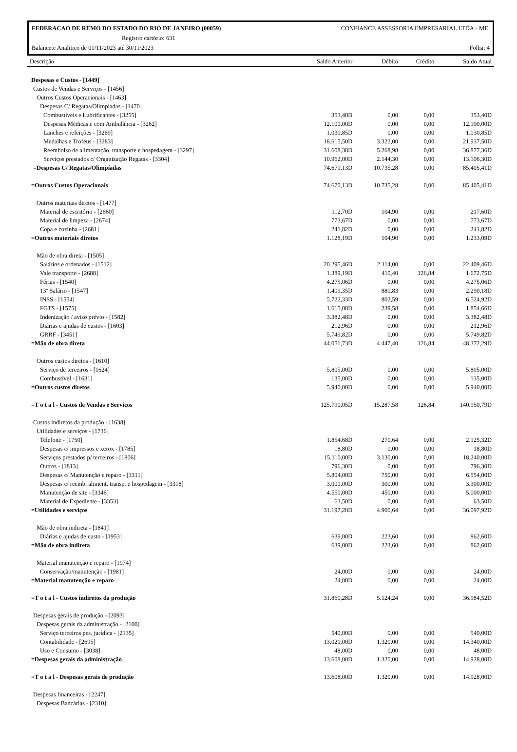FEDERACAO DE REMO DO ESTADO DO RIO DE JANEIRO (00059) CONFIANCE ASSESSORIA EMPRESARIAL LTDA.- ME.
Registro cartório: 631
Balancete Analítico de 01/11/2023 até 30/11/2023 Folha: 4
| Descrição | Saldo Anterior | Débito | Crédito | Saldo Atual |
| --- | --- | --- | --- | --- |
| Despesas e Custos - [1449] | | | | |
| Custos de Vendas e Serviços - [1456] | | | | |
| Outros Custos Operacionais - [1463] | | | | |
| Despesas C/ Regatas/Olimpíadas - [1470] | | | | |
| Combustíveis e Lubrificantes - [3255] | 353,40D | 0,00 | 0,00 | 353,40D |
| Despesas Médicas e com Ambulância - [3262] | 12.100,00D | 0,00 | 0,00 | 12.100,00D |
| Lanches e refeições - [3269] | 1.030,85D | 0,00 | 0,00 | 1.030,85D |
| Medalhas e Troféus - [3283] | 18.615,50D | 3.322,00 | 0,00 | 21.937,50D |
| Reembolso de alimentação, transporte e hospedagem - [3297] | 31.608,38D | 5.268,98 | 0,00 | 36.877,36D |
| Serviços prestados c/ Organização Regatas - [3304] | 10.962,00D | 2.144,30 | 0,00 | 13.106,30D |
| =Despesas C/ Regatas/Olimpíadas | 74.670,13D | 10.735,28 | 0,00 | 85.405,41D |
| =Outros Custos Operacionais | 74.670,13D | 10.735,28 | 0,00 | 85.405,41D |
| Outros materiais diretos - [1477] | | | | |
| Material de escritório - [2660] | 112,70D | 104,90 | 0,00 | 217,60D |
| Material de limpeza - [2674] | 773,67D | 0,00 | 0,00 | 773,67D |
| Copa e cozinha - [2681] | 241,82D | 0,00 | 0,00 | 241,82D |
| =Outros materiais diretos | 1.128,19D | 104,90 | 0,00 | 1.233,09D |
| Mão de obra direta - [1505] | | | | |
| Salários e ordenados - [1512] | 20.295,46D | 2.114,00 | 0,00 | 22.409,46D |
| Vale transporte - [2688] | 1.389,19D | 410,40 | 126,84 | 1.672,75D |
| Férias - [1540] | 4.275,06D | 0,00 | 0,00 | 4.275,06D |
| 13º Salário - [1547] | 1.409,35D | 880,83 | 0,00 | 2.290,18D |
| INSS - [1554] | 5.722,33D | 802,59 | 0,00 | 6.524,92D |
| FGTS - [1575] | 1.615,08D | 239,58 | 0,00 | 1.854,66D |
| Indenização / aviso prévio - [1582] | 3.382,48D | 0,00 | 0,00 | 3.382,48D |
| Diárias e ajudas de custos - [1603] | 212,96D | 0,00 | 0,00 | 212,96D |
| GRRF - [3451] | 5.749,82D | 0,00 | 0,00 | 5.749,82D |
| =Mão de obra direta | 44.051,73D | 4.447,40 | 126,84 | 48.372,29D |
| Outros custos diretos - [1610] | | | | |
| Serviço de terceiros - [1624] | 5.805,00D | 0,00 | 0,00 | 5.805,00D |
| Combustível - [1631] | 135,00D | 0,00 | 0,00 | 135,00D |
| =Outros custos diretos | 5.940,00D | 0,00 | 0,00 | 5.940,00D |
| =T o t a l - Custos de Vendas e Serviços | 125.790,05D | 15.287,58 | 126,84 | 140.950,79D |
| Custos indiretos da produção - [1638] | | | | |
| Utilidades e serviços - [1736] | | | | |
| Telefone - [1750] | 1.854,68D | 270,64 | 0,00 | 2.125,32D |
| Despesas c/ impressos e xerox - [1785] | 18,80D | 0,00 | 0,00 | 18,80D |
| Serviços prestados p/ terceiros - [1806] | 15.110,00D | 3.130,00 | 0,00 | 18.240,00D |
| Outros - [1813] | 796,30D | 0,00 | 0,00 | 796,30D |
| Despesas c/ Manutenção e reparo - [3311] | 5.804,00D | 750,00 | 0,00 | 6.554,00D |
| Despesas c/ reemb. aliment. transp. e hospedagem - [3318] | 3.000,00D | 300,00 | 0,00 | 3.300,00D |
| Manutenção de site - [3346] | 4.550,00D | 450,00 | 0,00 | 5.000,00D |
| Material de Expediente - [3353] | 63,50D | 0,00 | 0,00 | 63,50D |
| =Utilidades e serviços | 31.197,28D | 4.900,64 | 0,00 | 36.097,92D |
| Mão de obra indireta - [1841] | | | | |
| Diárias e ajudas de custo - [1953] | 639,00D | 223,60 | 0,00 | 862,60D |
| =Mão de obra indireta | 639,00D | 223,60 | 0,00 | 862,60D |
| Material manutenção e reparo - [1974] | | | | |
| Conservação/manutenção - [1981] | 24,00D | 0,00 | 0,00 | 24,00D |
| =Material manutenção e reparo | 24,00D | 0,00 | 0,00 | 24,00D |
| =T o t a l - Custos indiretos da produção | 31.860,28D | 5.124,24 | 0,00 | 36.984,52D |
| Despesas gerais de produção - [2093] | | | | |
| Despesas gerais da administração - [2100] | | | | |
| Serviço terceiros pes. jurídica - [2135] | 540,00D | 0,00 | 0,00 | 540,00D |
| Contabilidade - [2695] | 13.020,00D | 1.320,00 | 0,00 | 14.340,00D |
| Uso e Consumo - [3038] | 48,00D | 0,00 | 0,00 | 48,00D |
| =Despesas gerais da administração | 13.608,00D | 1.320,00 | 0,00 | 14.928,00D |
| =T o t a l - Despesas gerais de produção | 13.608,00D | 1.320,00 | 0,00 | 14.928,00D |
| Despesas financeiras - [2247] | | | | |
| Despesas Bancárias - [2310] | | | | |